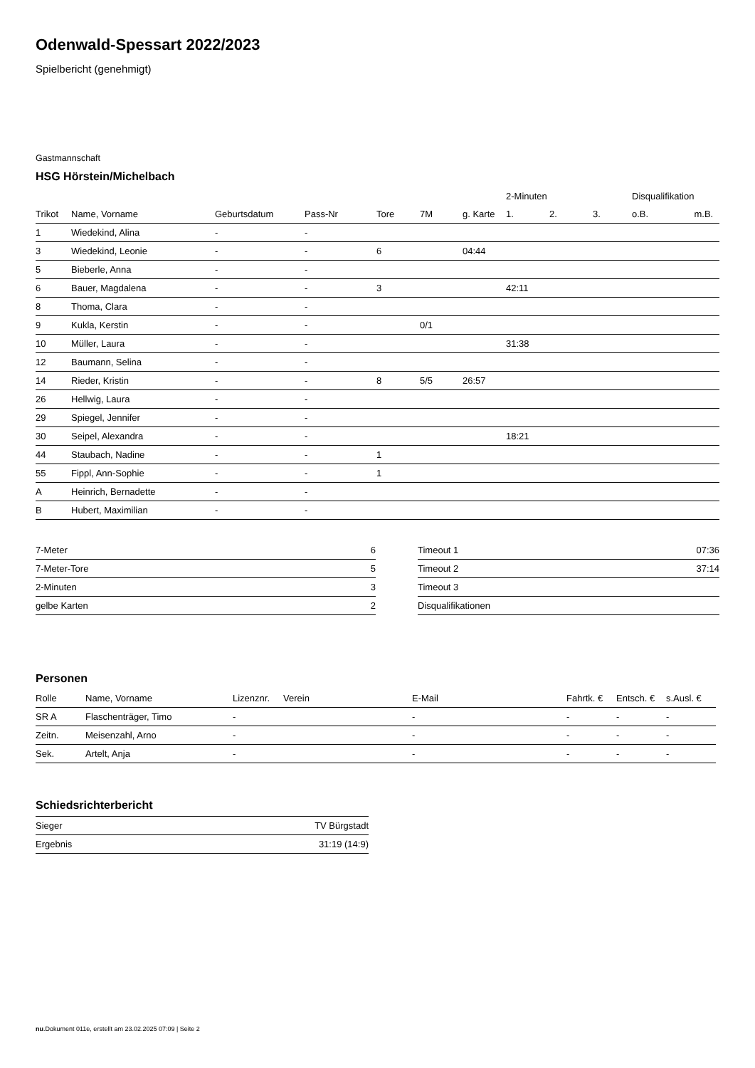Odenwald-Spessart 2022/2023
Spielbericht (genehmigt)
Gastmannschaft
HSG Hörstein/Michelbach
| | | | | | | | 2-Minuten | | | Disqualifikation | |
| --- | --- | --- | --- | --- | --- | --- | --- | --- | --- | --- | --- |
| Trikot | Name, Vorname | Geburtsdatum | Pass-Nr | Tore | 7M | g. Karte | 1. | 2. | 3. | o.B. | m.B. |
| 1 | Wiedekind, Alina | - | - | | | | | | | | |
| 3 | Wiedekind, Leonie | - | - | 6 | | 04:44 | | | | | |
| 5 | Bieberle, Anna | - | - | | | | | | | | |
| 6 | Bauer, Magdalena | - | - | 3 | | | 42:11 | | | | |
| 8 | Thoma, Clara | - | - | | | | | | | | |
| 9 | Kukla, Kerstin | - | - | | 0/1 | | | | | | |
| 10 | Müller, Laura | - | - | | | | 31:38 | | | | |
| 12 | Baumann, Selina | - | - | | | | | | | | |
| 14 | Rieder, Kristin | - | - | 8 | 5/5 | 26:57 | | | | | |
| 26 | Hellwig, Laura | - | - | | | | | | | | |
| 29 | Spiegel, Jennifer | - | - | | | | | | | | |
| 30 | Seipel, Alexandra | - | - | | | | 18:21 | | | | |
| 44 | Staubach, Nadine | - | - | 1 | | | | | | | |
| 55 | Fippl, Ann-Sophie | - | - | 1 | | | | | | | |
| A | Heinrich, Bernadette | - | - | | | | | | | | |
| B | Hubert, Maximilian | - | - | | | | | | | | |
| 7-Meter | 6 |
| 7-Meter-Tore | 5 |
| 2-Minuten | 3 |
| gelbe Karten | 2 |
| Timeout 1 | 07:36 |
| Timeout 2 | 37:14 |
| Timeout 3 | |
| Disqualifikationen | |
Personen
| Rolle | Name, Vorname | Lizenznr. | Verein | E-Mail | Fahrtk. € | Entsch. € | s.Ausl. € |
| --- | --- | --- | --- | --- | --- | --- | --- |
| SR A | Flaschenträger, Timo | - | | - | - | - | - |
| Zeitn. | Meisenzahl, Arno | - | | - | - | - | - |
| Sek. | Artelt, Anja | - | | - | - | - | - |
Schiedsrichterbericht
| Sieger | TV Bürgstadt |
| Ergebnis | 31:19 (14:9) |
nu.Dokument 011e, erstellt am 23.02.2025 07:09 | Seite 2